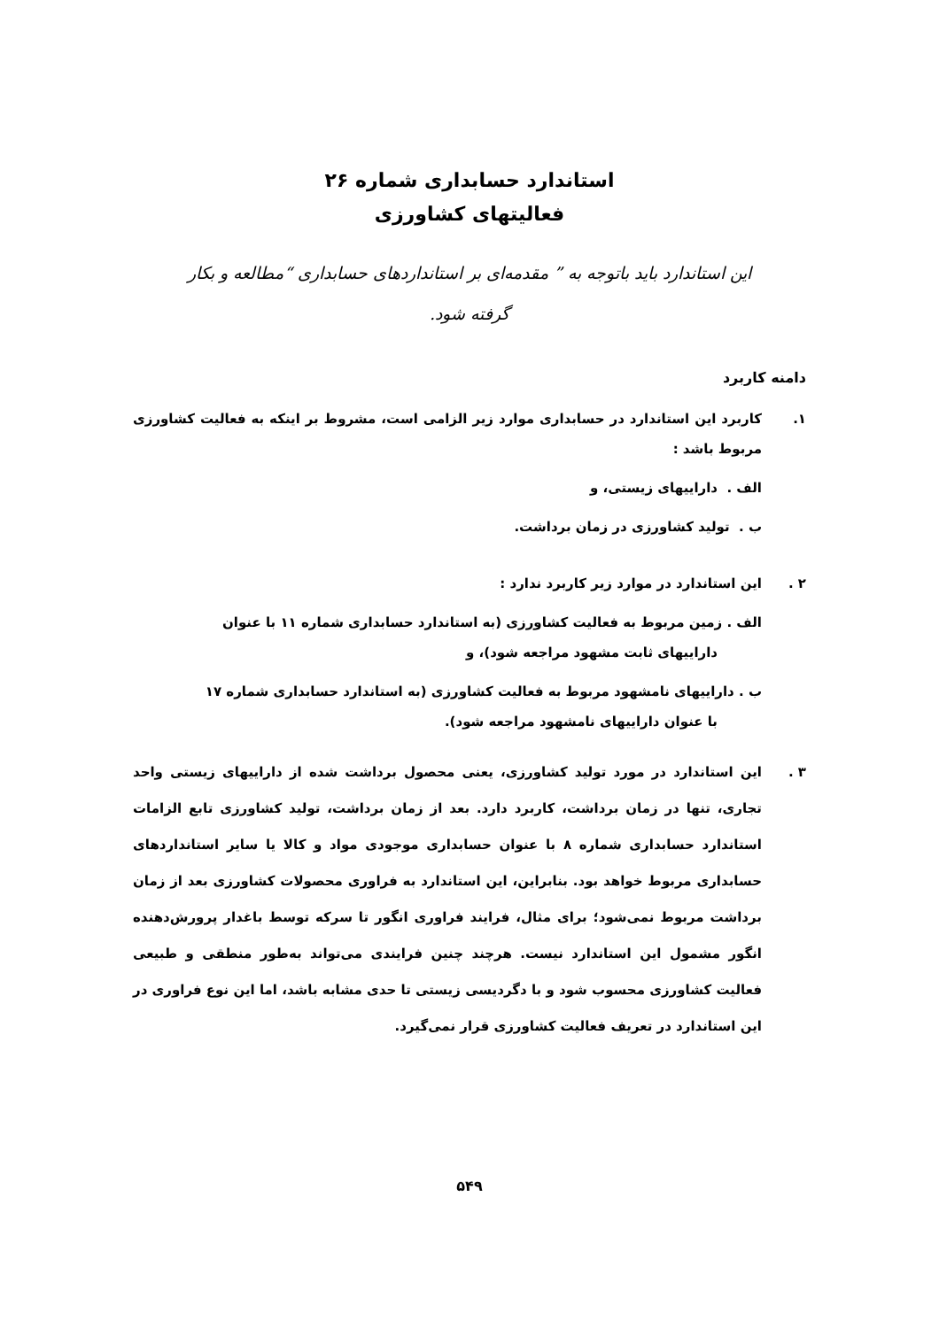استاندارد حسابداری شماره ۲۶
فعالیتهای کشاورزی
این استاندارد باید باتوجه به ” مقدمه‌ای بر استانداردهای حسابداری “مطالعه و بکار گرفته شود.
دامنه کاربرد
۱. کاربرد این استاندارد در حسابداری موارد زیر الزامی است، مشروط بر اینکه به فعالیت کشاورزی مربوط باشد :
الف . داراییهای زیستی، و
ب . تولید کشاورزی در زمان برداشت.
۲ . این استاندارد در موارد زیر کاربرد ندارد :
الف . زمین مربوط به فعالیت کشاورزی (به استاندارد حسابداری شماره ۱۱ با عنوان
داراییهای ثابت مشهود مراجعه شود)، و
ب . داراییهای نامشهود مربوط به فعالیت کشاورزی (به استاندارد حسابداری شماره ۱۷
با عنوان داراییهای نامشهود مراجعه شود).
۳ . این استاندارد در مورد تولید کشاورزی، یعنی محصول برداشت شده از داراییهای زیستی واحد تجاری، تنها در زمان برداشت، کاربرد دارد. بعد از زمان برداشت، تولید کشاورزی تابع الزامات استاندارد حسابداری شماره ۸ با عنوان حسابداری موجودی مواد و کالا یا سایر استانداردهای حسابداری مربوط خواهد بود. بنابراین، این استاندارد به فراوری محصولات کشاورزی بعد از زمان برداشت مربوط نمی‌شود؛ برای مثال، فرایند فراوری انگور تا سرکه توسط باغدار پرورش‌دهنده انگور مشمول این استاندارد نیست. هرچند چنین فرایندی می‌تواند به‌طور منطقی و طبیعی فعالیت کشاورزی محسوب شود و با دگردیسی زیستی تا حدی مشابه باشد، اما این نوع فراوری در این استاندارد در تعریف فعالیت کشاورزی قرار نمی‌گیرد.
۵۴۹